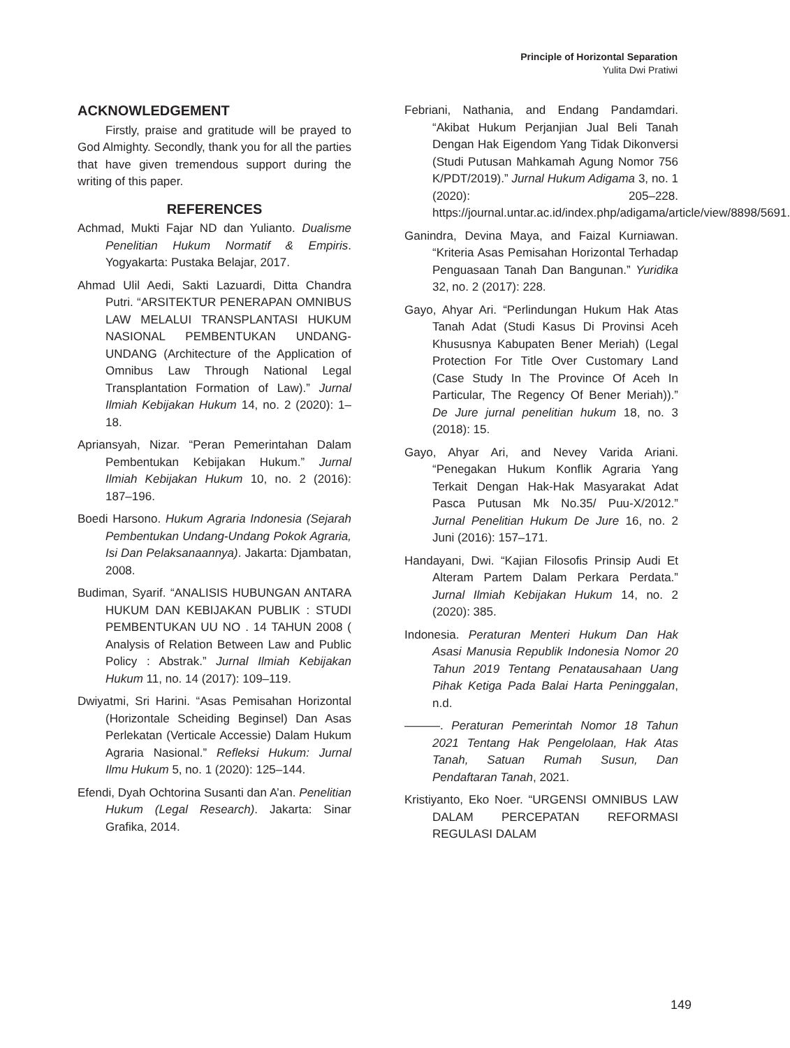Principle of Horizontal Separation
Yulita Dwi Pratiwi
ACKNOWLEDGEMENT
Firstly, praise and gratitude will be prayed to God Almighty. Secondly, thank you for all the parties that have given tremendous support during the writing of this paper.
REFERENCES
Achmad, Mukti Fajar ND dan Yulianto. Dualisme Penelitian Hukum Normatif & Empiris. Yogyakarta: Pustaka Belajar, 2017.
Ahmad Ulil Aedi, Sakti Lazuardi, Ditta Chandra Putri. “ARSITEKTUR PENERAPAN OMNIBUS LAW MELALUI TRANSPLANTASI HUKUM NASIONAL PEMBENTUKAN UNDANG-UNDANG (Architecture of the Application of Omnibus Law Through National Legal Transplantation Formation of Law).” Jurnal Ilmiah Kebijakan Hukum 14, no. 2 (2020): 1–18.
Apriansyah, Nizar. “Peran Pemerintahan Dalam Pembentukan Kebijakan Hukum.” Jurnal Ilmiah Kebijakan Hukum 10, no. 2 (2016): 187–196.
Boedi Harsono. Hukum Agraria Indonesia (Sejarah Pembentukan Undang-Undang Pokok Agraria, Isi Dan Pelaksanaannya). Jakarta: Djambatan, 2008.
Budiman, Syarif. “ANALISIS HUBUNGAN ANTARA HUKUM DAN KEBIJAKAN PUBLIK : STUDI PEMBENTUKAN UU NO . 14 TAHUN 2008 ( Analysis of Relation Between Law and Public Policy : Abstrak.” Jurnal Ilmiah Kebijakan Hukum 11, no. 14 (2017): 109–119.
Dwiyatmi, Sri Harini. “Asas Pemisahan Horizontal (Horizontale Scheiding Beginsel) Dan Asas Perlekatan (Verticale Accessie) Dalam Hukum Agraria Nasional.” Refleksi Hukum: Jurnal Ilmu Hukum 5, no. 1 (2020): 125–144.
Efendi, Dyah Ochtorina Susanti dan A’an. Penelitian Hukum (Legal Research). Jakarta: Sinar Grafika, 2014.
Febriani, Nathania, and Endang Pandamdari. “Akibat Hukum Perjanjian Jual Beli Tanah Dengan Hak Eigendom Yang Tidak Dikonversi (Studi Putusan Mahkamah Agung Nomor 756 K/PDT/2019).” Jurnal Hukum Adigama 3, no. 1 (2020): 205–228. https://journal.untar.ac.id/index.php/adigama/article/view/8898/5691.
Ganindra, Devina Maya, and Faizal Kurniawan. “Kriteria Asas Pemisahan Horizontal Terhadap Penguasaan Tanah Dan Bangunan.” Yuridika 32, no. 2 (2017): 228.
Gayo, Ahyar Ari. “Perlindungan Hukum Hak Atas Tanah Adat (Studi Kasus Di Provinsi Aceh Khususnya Kabupaten Bener Meriah) (Legal Protection For Title Over Customary Land (Case Study In The Province Of Aceh In Particular, The Regency Of Bener Meriah)).” De Jure jurnal penelitian hukum 18, no. 3 (2018): 15.
Gayo, Ahyar Ari, and Nevey Varida Ariani. “Penegakan Hukum Konflik Agraria Yang Terkait Dengan Hak-Hak Masyarakat Adat Pasca Putusan Mk No.35/ Puu-X/2012.” Jurnal Penelitian Hukum De Jure 16, no. 2 Juni (2016): 157–171.
Handayani, Dwi. “Kajian Filosofis Prinsip Audi Et Alteram Partem Dalam Perkara Perdata.” Jurnal Ilmiah Kebijakan Hukum 14, no. 2 (2020): 385.
Indonesia. Peraturan Menteri Hukum Dan Hak Asasi Manusia Republik Indonesia Nomor 20 Tahun 2019 Tentang Penatausahaan Uang Pihak Ketiga Pada Balai Harta Peninggalan, n.d.
———. Peraturan Pemerintah Nomor 18 Tahun 2021 Tentang Hak Pengelolaan, Hak Atas Tanah, Satuan Rumah Susun, Dan Pendaftaran Tanah, 2021.
Kristiyanto, Eko Noer. “URGENSI OMNIBUS LAW DALAM PERCEPATAN REFORMASI REGULASI DALAM
149